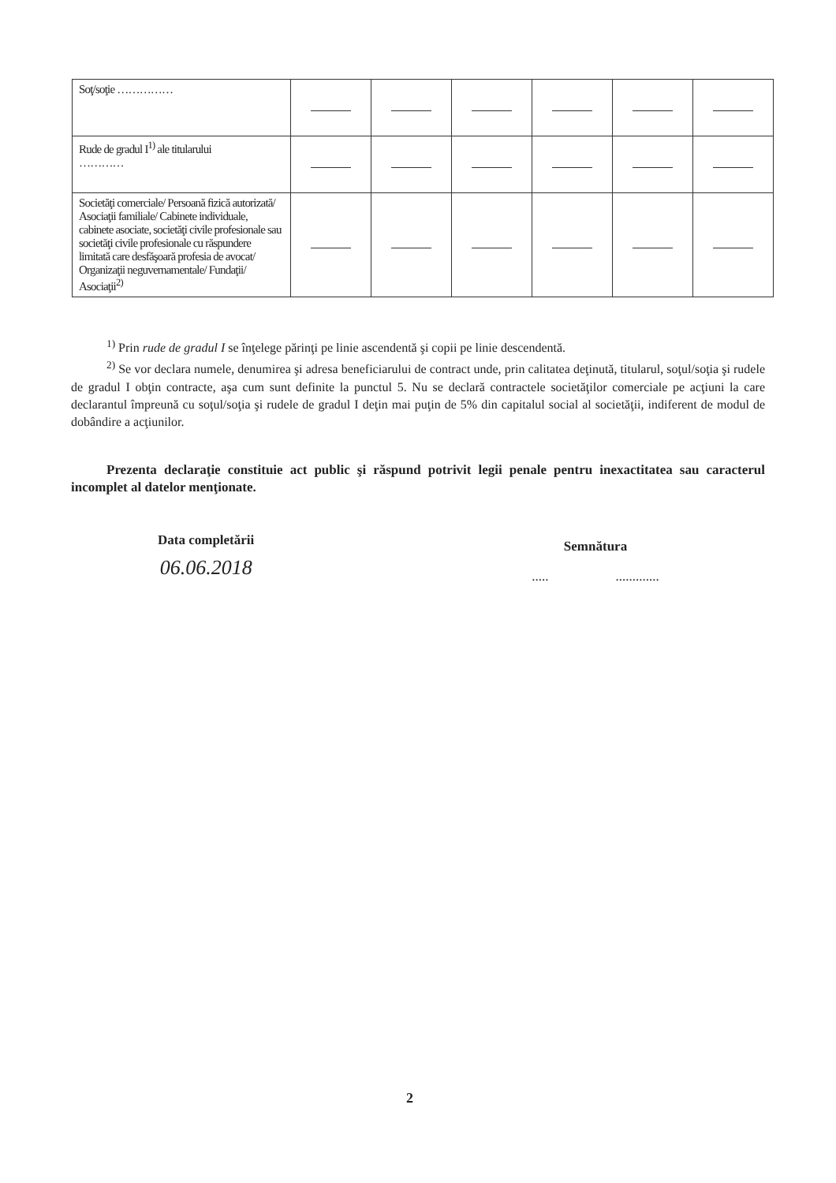| Soţ/soţie …………… | | | | | | |
| Rude de gradul I<sup>1)</sup> ale titularului ………… | | | | | | |
| Societăţi comerciale/ Persoană fizică autorizată/ Asociaţii familiale/ Cabinete individuale, cabinete asociate, societăţi civile profesionale sau societăţi civile profesionale cu răspundere limitată care desfăşoară profesia de avocat/ Organizaţii neguvernamentale/ Fundaţii/ Asociaţii<sup>2)</sup> | | | | | | |
<sup>1)</sup> Prin rude de gradul I se înţelege părinţi pe linie ascendentă şi copii pe linie descendentă.
<sup>2)</sup> Se vor declara numele, denumirea şi adresa beneficiarului de contract unde, prin calitatea deţinută, titularul, soţul/soţia şi rudele de gradul I obţin contracte, aşa cum sunt definite la punctul 5. Nu se declară contractele societăţilor comerciale pe acţiuni la care declarantul împreună cu soţul/soţia şi rudele de gradul I deţin mai puţin de 5% din capitalul social al societăţii, indiferent de modul de dobândire a acţiunilor.
Prezenta declaraţie constituie act public şi răspund potrivit legii penale pentru inexactitatea sau caracterul incomplet al datelor menţionate.
Data completării
06.06.2018
Semnătura
..... .............
2